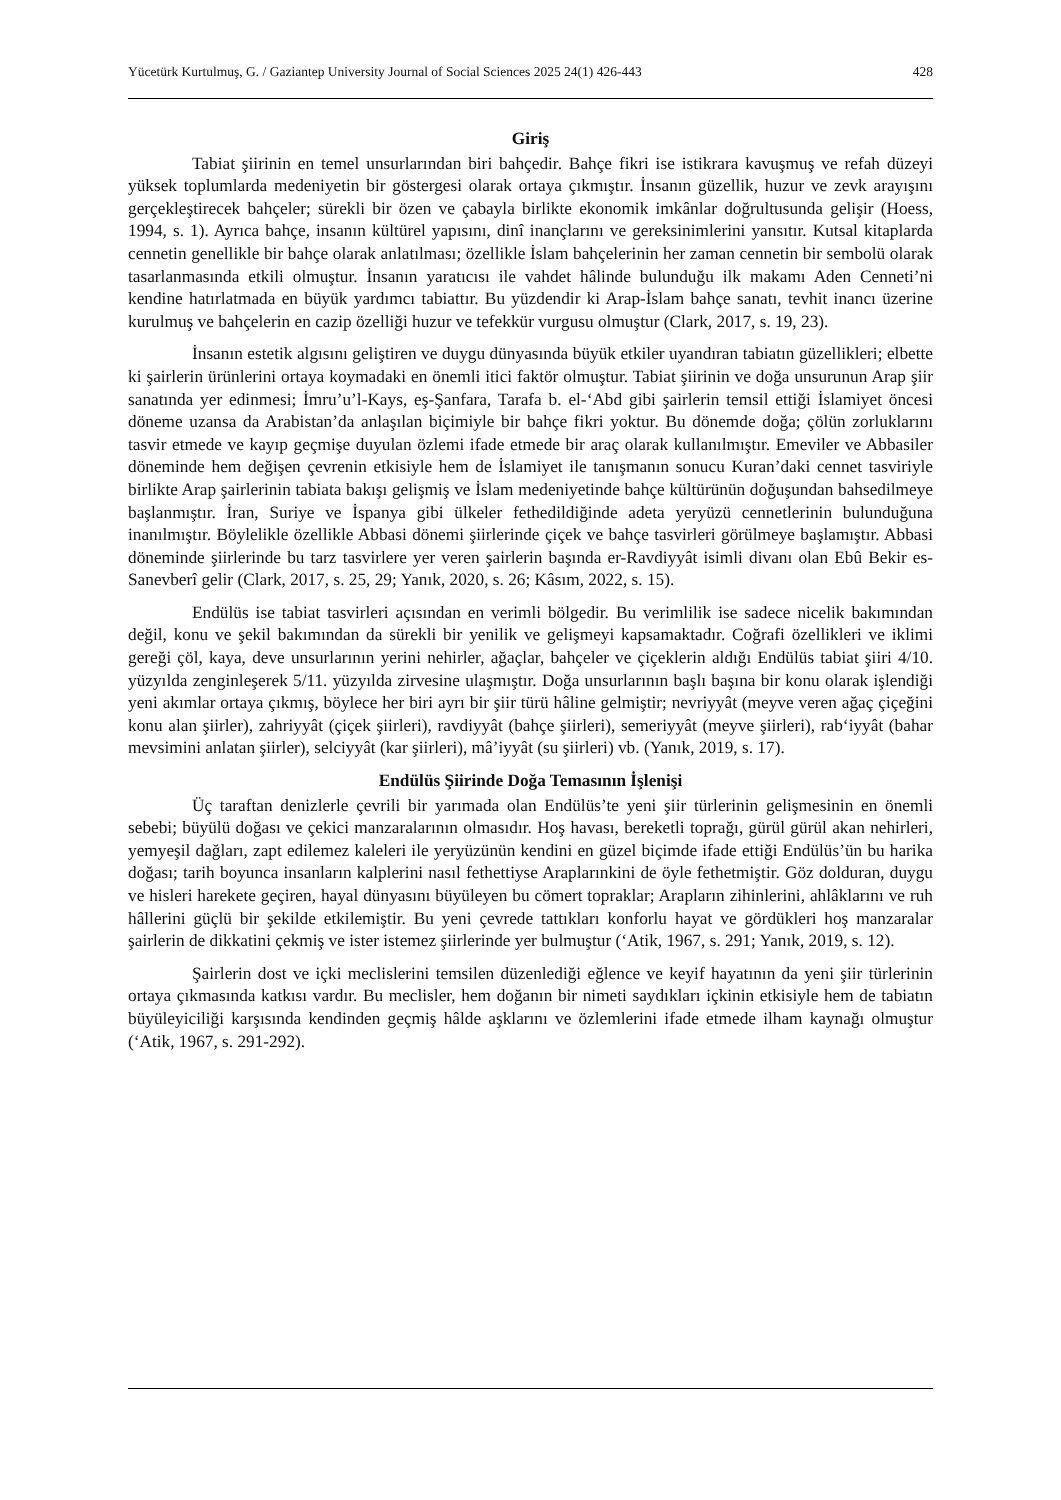Yücetürk Kurtulmuş, G. / Gaziantep University Journal of Social Sciences 2025 24(1) 426-443 428
Giriş
Tabiat şiirinin en temel unsurlarından biri bahçedir. Bahçe fikri ise istikrara kavuşmuş ve refah düzeyi yüksek toplumlarda medeniyetin bir göstergesi olarak ortaya çıkmıştır. İnsanın güzellik, huzur ve zevk arayışını gerçekleştirecek bahçeler; sürekli bir özen ve çabayla birlikte ekonomik imkânlar doğrultusunda gelişir (Hoess, 1994, s. 1). Ayrıca bahçe, insanın kültürel yapısını, dinî inançlarını ve gereksinimlerini yansıtır. Kutsal kitaplarda cennetin genellikle bir bahçe olarak anlatılması; özellikle İslam bahçelerinin her zaman cennetin bir sembolü olarak tasarlanmasında etkili olmuştur. İnsanın yaratıcısı ile vahdet hâlinde bulunduğu ilk makamı Aden Cenneti’ni kendine hatırlatmada en büyük yardımcı tabiattır. Bu yüzdendir ki Arap-İslam bahçe sanatı, tevhit inancı üzerine kurulmuş ve bahçelerin en cazip özelliği huzur ve tefekkür vurgusu olmuştur (Clark, 2017, s. 19, 23).
İnsanın estetik algısını geliştiren ve duygu dünyasında büyük etkiler uyandıran tabiatın güzellikleri; elbette ki şairlerin ürünlerini ortaya koymadaki en önemli itici faktör olmuştur. Tabiat şiirinin ve doğa unsurunun Arap şiir sanatında yer edinmesi; İmru’u’l-Kays, eş-Şanfara, Tarafa b. el-‘Abd gibi şairlerin temsil ettiği İslamiyet öncesi döneme uzansa da Arabistan’da anlaşılan biçimiyle bir bahçe fikri yoktur. Bu dönemde doğa; çölün zorluklarını tasvir etmede ve kayıp geçmişe duyulan özlemi ifade etmede bir araç olarak kullanılmıştır. Emeviler ve Abbasiler döneminde hem değişen çevrenin etkisiyle hem de İslamiyet ile tanışmanın sonucu Kuran’daki cennet tasviriyle birlikte Arap şairlerinin tabiata bakışı gelişmiş ve İslam medeniyetinde bahçe kültürünün doğuşundan bahsedilmeye başlanmıştır. İran, Suriye ve İspanya gibi ülkeler fethedildiğinde adeta yeryüzü cennetlerinin bulunduğuna inanılmıştır. Böylelikle özellikle Abbasi dönemi şiirlerinde çiçek ve bahçe tasvirleri görülmeye başlamıştır. Abbasi döneminde şiirlerinde bu tarz tasvirlere yer veren şairlerin başında er-Ravdiyyât isimli divanı olan Ebû Bekir es-Sanevberî gelir (Clark, 2017, s. 25, 29; Yanık, 2020, s. 26; Kâsım, 2022, s. 15).
Endülüs ise tabiat tasvirleri açısından en verimli bölgedir. Bu verimlilik ise sadece nicelik bakımından değil, konu ve şekil bakımından da sürekli bir yenilik ve gelişmeyi kapsamaktadır. Coğrafi özellikleri ve iklimi gereği çöl, kaya, deve unsurlarının yerini nehirler, ağaçlar, bahçeler ve çiçeklerin aldığı Endülüs tabiat şiiri 4/10. yüzyılda zenginleşerek 5/11. yüzyılda zirvesine ulaşmıştır. Doğa unsurlarının başlı başına bir konu olarak işlendiği yeni akımlar ortaya çıkmış, böylece her biri ayrı bir şiir türü hâline gelmiştir; nevriyyât (meyve veren ağaç çiçeğini konu alan şiirler), zahriyyât (çiçek şiirleri), ravdiyyât (bahçe şiirleri), semeriyyât (meyve şiirleri), rab‘iyyât (bahar mevsimini anlatan şiirler), selciyyât (kar şiirleri), mâ’iyyât (su şiirleri) vb. (Yanık, 2019, s. 17).
Endülüs Şiirinde Doğa Temasının İşlenişi
Üç taraftan denizlerle çevrili bir yarımada olan Endülüs’te yeni şiir türlerinin gelişmesinin en önemli sebebi; büyülü doğası ve çekici manzaralarının olmasıdır. Hoş havası, bereketli toprağı, gürül gürül akan nehirleri, yemyeşil dağları, zapt edilemez kaleleri ile yeryüzünün kendini en güzel biçimde ifade ettiği Endülüs’ün bu harika doğası; tarih boyunca insanların kalplerini nasıl fethettiyse Araplarınkini de öyle fethetmiştir. Göz dolduran, duygu ve hisleri harekete geçiren, hayal dünyasını büyüleyen bu cömert topraklar; Arapların zihinlerini, ahlâklarını ve ruh hâllerini güçlü bir şekilde etkilemiştir. Bu yeni çevrede tattıkları konforlu hayat ve gördükleri hoş manzaralar şairlerin de dikkatini çekmiş ve ister istemez şiirlerinde yer bulmuştur (‘Atik, 1967, s. 291; Yanık, 2019, s. 12).
Şairlerin dost ve içki meclislerini temsilen düzenlediği eğlence ve keyif hayatının da yeni şiir türlerinin ortaya çıkmasında katkısı vardır. Bu meclisler, hem doğanın bir nimeti saydıkları içkinin etkisiyle hem de tabiatın büyüleyiciliği karşısında kendinden geçmiş hâlde aşklarını ve özlemlerini ifade etmede ilham kaynağı olmuştur (‘Atik, 1967, s. 291-292).